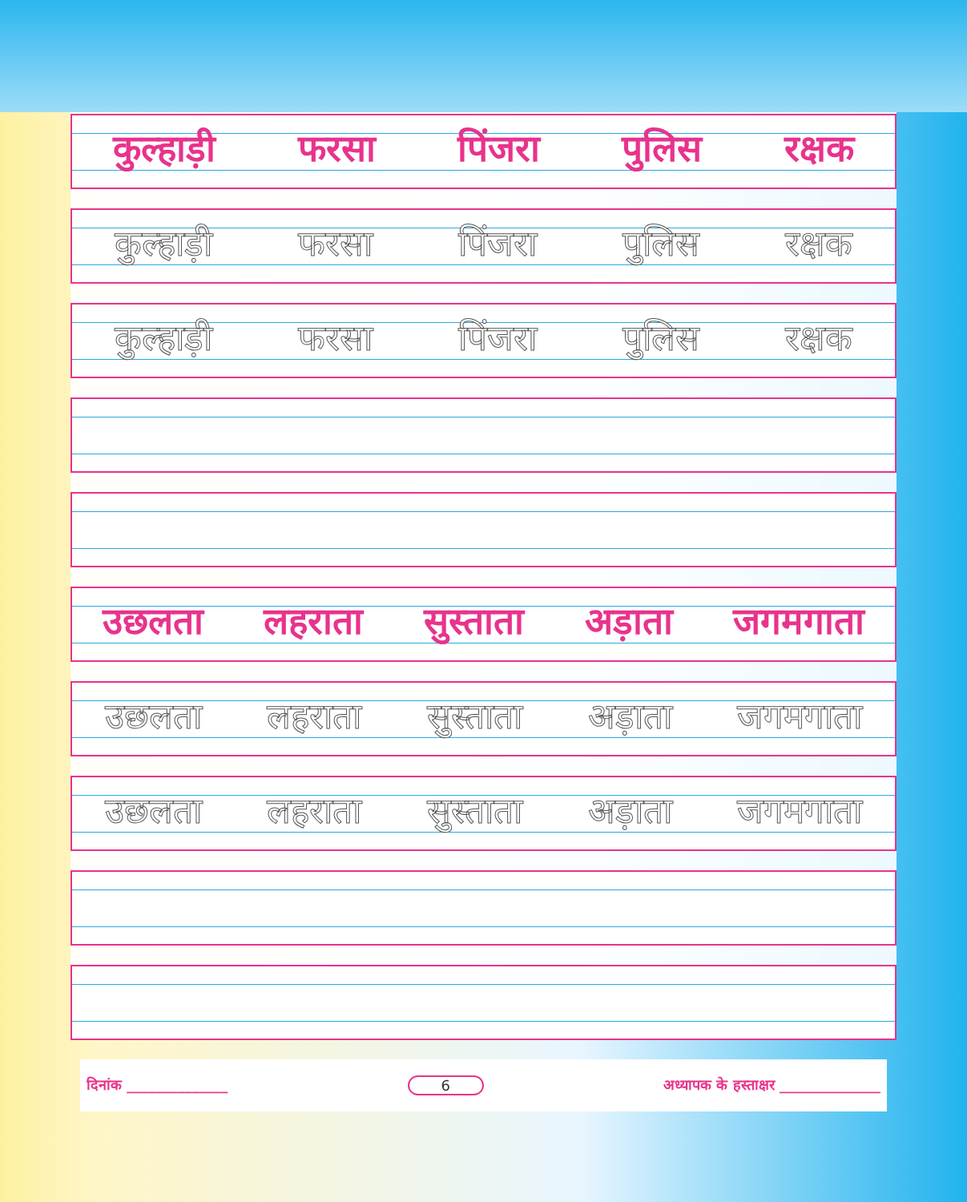कुल्हाड़ी फरसा पिंजरा पुलिस रक्षक
कुल्हाड़ी फरसा पिंजरा पुलिस रक्षक
कुल्हाड़ी फरसा पिंजरा पुलिस रक्षक
उछलता लहराता सुस्ताता अड़ाता जगमगाता
उछलता लहराता सुस्ताता अड़ाता जगमगाता
उछलता लहराता सुस्ताता अड़ाता जगमगाता
दिनांक ______________ 6 अध्यापक के हस्ताक्षर ______________